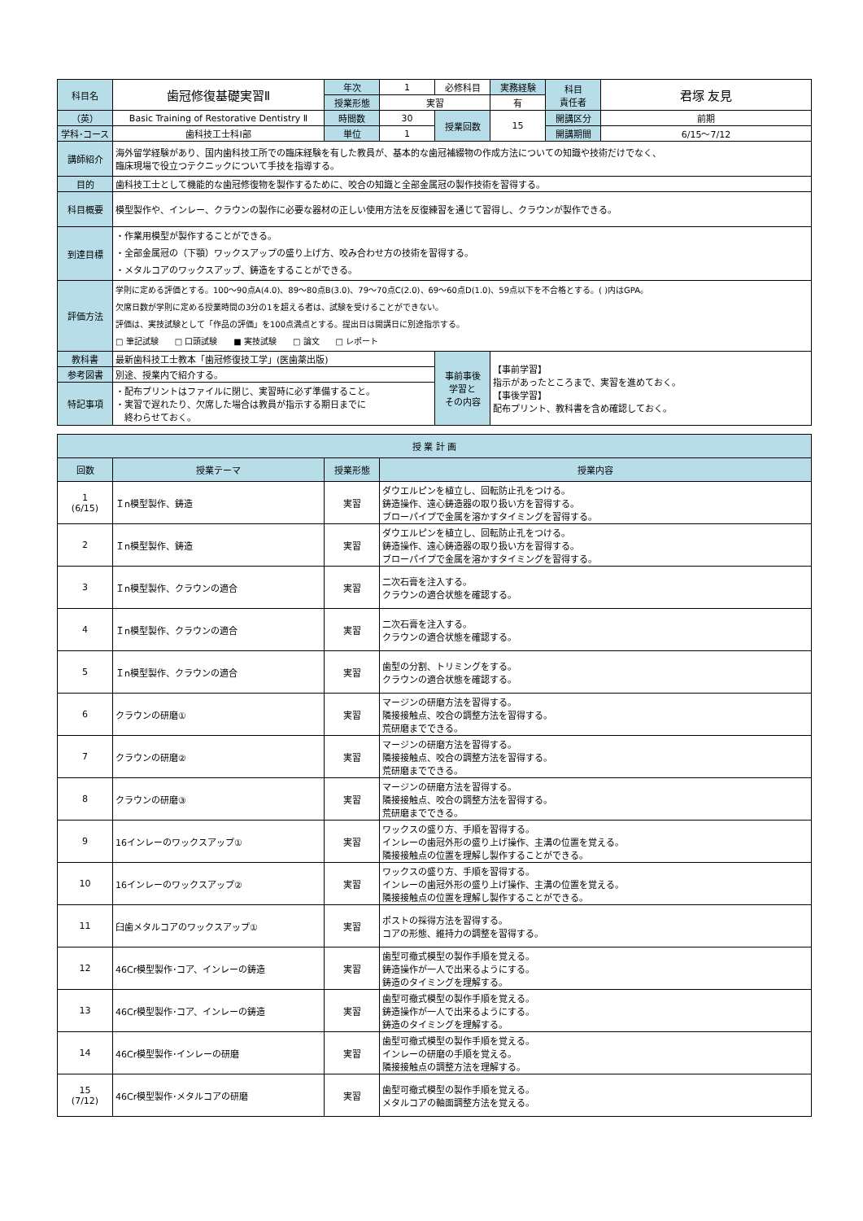| 科目名 | 歯冠修復基礎実習Ⅱ | 年次 | 1 | 必修科目 | 実務経験 | 科目 責任者 | 君塚 友見 |
| | | 授業形態 | 実習 | | 有 | | |
| （英） | Basic Training of Restorative Dentistry Ⅱ | 時間数 | 30 | 授業回数 | 15 | 開講区分 | 前期 |
| 学科･コース | 歯科技工士科Ⅰ部 | 単位 | 1 | | | 開講期間 | 6/15〜7/12 |
| 講師紹介 | 海外留学経験があり、国内歯科技工所での臨床経験を有した教員が、基本的な歯冠補綴物の作成方法についての知識や技術だけでなく、 臨床現場で役立つテクニックについて手技を指導する。 | | | | | | |
| 目的 | 歯科技工士として機能的な歯冠修復物を製作するために、咬合の知識と全部金属冠の製作技術を習得する。 | | | | | | |
| 科目概要 | 模型製作や、インレー、クラウンの製作に必要な器材の正しい使用方法を反復練習を通じて習得し、クラウンが製作できる。 | | | | | | |
| 到達目標 | ・作業用模型が製作することができる。 ・全部金属冠の（下顎）ワックスアップの盛り上げ方、咬み合わせ方の技術を習得する。 ・メタルコアのワックスアップ、鋳造をすることができる。 | | | | | | |
| 評価方法 | 学則に定める評価とする。100〜90点A(4.0)、89〜80点B(3.0)、79〜70点C(2.0)、69〜60点D(1.0)、59点以下を不合格とする。( )内はGPA。 欠席日数が学則に定める授業時間の3分の1を超える者は、試験を受けることができない。 評価は、実技試験として「作品の評価」を100点満点とする。提出日は開講日に別途指示する。 □ 筆記試験 □ 口頭試験 ■ 実技試験 □ 論文 □ レポート | | | | | | |
| 教科書 | 最新歯科技工士教本「歯冠修復技工学」(医歯薬出版) | | | 事前事後 学習と その内容 | 【事前学習】 指示があったところまで、実習を進めておく。 【事後学習】 配布プリント、教科書を含め確認しておく。 | | |
| 参考図書 | 別途、授業内で紹介する。 | | | | | | |
| 特記事項 | ・配布プリントはファイルに閉じ、実習時に必ず準備すること。 ・実習で遅れたり、欠席した場合は教員が指示する期日までに 終わらせておく。 | | | | | | |
| 授 業 計 画 | | | |
| --- | --- | --- | --- |
| 回数 | 授業テーマ | 授業形態 | 授業内容 |
| 1 (6/15) | Ｉn模型製作、鋳造 | 実習 | ダウエルピンを植立し、回転防止孔をつける。 鋳造操作、遠心鋳造器の取り扱い方を習得する。 ブローパイプで金属を溶かすタイミングを習得する。 |
| 2 | Ｉn模型製作、鋳造 | 実習 | ダウエルピンを植立し、回転防止孔をつける。 鋳造操作、遠心鋳造器の取り扱い方を習得する。 ブローパイプで金属を溶かすタイミングを習得する。 |
| 3 | Ｉn模型製作、クラウンの適合 | 実習 | 二次石膏を注入する。 クラウンの適合状態を確認する。 |
| 4 | Ｉn模型製作、クラウンの適合 | 実習 | 二次石膏を注入する。 クラウンの適合状態を確認する。 |
| 5 | Ｉn模型製作、クラウンの適合 | 実習 | 歯型の分割、トリミングをする。 クラウンの適合状態を確認する。 |
| 6 | クラウンの研磨① | 実習 | マージンの研磨方法を習得する。 隣接接触点、咬合の調整方法を習得する。 荒研磨までできる。 |
| 7 | クラウンの研磨② | 実習 | マージンの研磨方法を習得する。 隣接接触点、咬合の調整方法を習得する。 荒研磨までできる。 |
| 8 | クラウンの研磨③ | 実習 | マージンの研磨方法を習得する。 隣接接触点、咬合の調整方法を習得する。 荒研磨までできる。 |
| 9 | 16インレーのワックスアップ① | 実習 | ワックスの盛り方、手順を習得する。 インレーの歯冠外形の盛り上げ操作、主溝の位置を覚える。 隣接接触点の位置を理解し製作することができる。 |
| 10 | 16インレーのワックスアップ② | 実習 | ワックスの盛り方、手順を習得する。 インレーの歯冠外形の盛り上げ操作、主溝の位置を覚える。 隣接接触点の位置を理解し製作することができる。 |
| 11 | 臼歯メタルコアのワックスアップ① | 実習 | ポストの採得方法を習得する。 コアの形態、維持力の調整を習得する。 |
| 12 | 46Cr模型製作･コア、インレーの鋳造 | 実習 | 歯型可撤式模型の製作手順を覚える。 鋳造操作が一人で出来るようにする。 鋳造のタイミングを理解する。 |
| 13 | 46Cr模型製作･コア、インレーの鋳造 | 実習 | 歯型可撤式模型の製作手順を覚える。 鋳造操作が一人で出来るようにする。 鋳造のタイミングを理解する。 |
| 14 | 46Cr模型製作･インレーの研磨 | 実習 | 歯型可撤式模型の製作手順を覚える。 インレーの研磨の手順を覚える。 隣接接触点の調整方法を理解する。 |
| 15 (7/12) | 46Cr模型製作･メタルコアの研磨 | 実習 | 歯型可撤式模型の製作手順を覚える。 メタルコアの軸面調整方法を覚える。 |